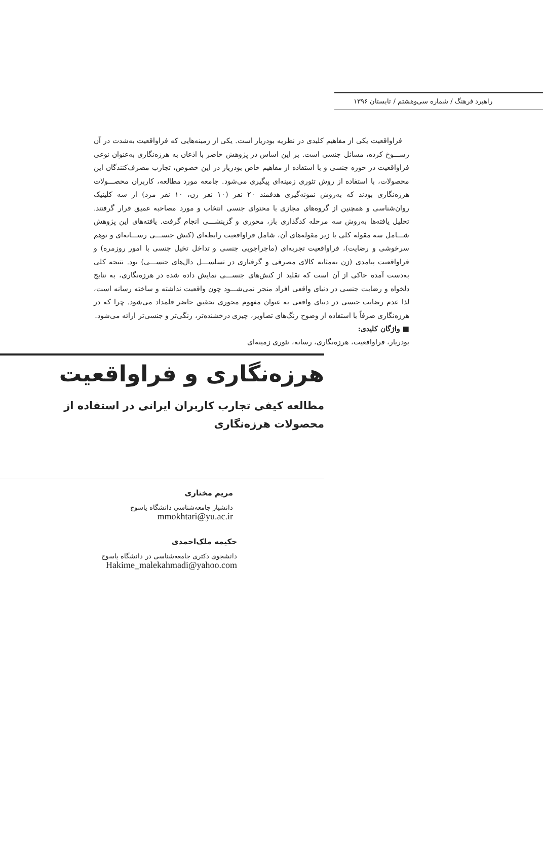راهبرد فرهنگ / شماره سی‌وهشتم / تابستان ۱۳۹۶
فراواقعیت یکی از مفاهیم کلیدی در نظریه بودریار است. یکی از زمینه‌هایی که فراواقعیت به‌شدت در آن رســـوخ کرده، مسائل جنسی است. بر این اساس در پژوهش حاضر با اذعان به هرزه‌نگاری به‌عنوان نوعی فراواقعیت در حوزه جنسی و با استفاده از مفاهیم خاص بودریار در این خصوص، تجارب مصرف‌کنندگان این محصولات، با استفاده از روش تئوری زمینه‌ای پیگیری می‌شود. جامعه مورد مطالعه، کاربران محصـــولات هرزه‌نگاری بودند که به‌روش نمونه‌گیری هدفمند ۲۰ نفر (۱۰ نفر زن، ۱۰ نفر مرد) از سه کلینیک روان‌شناسی و همچنین از گروه‌های مجازی با محتوای جنسی انتخاب و مورد مصاحبه عمیق قرار گرفتند. تحلیل یافته‌ها به‌روش سه مرحله کدگذاری باز، محوری و گزینشـــی انجام گرفت. یافته‌های این پژوهش شـــامل سه مقوله کلی با زیر مقوله‌های آن، شامل فراواقعیت رابطه‌ای (کنش جنســـی رســـانه‌ای و توهم سرخوشی و رضایت)، فراواقعیت تجربه‌ای (ماجراجویی جنسی و تداخل تخیل جنسی با امور روزمره) و فراواقعیت پیامدی (زن به‌مثابه کالای مصرفی و گرفتاری در تسلســـل دال‌های جنســـی) بود. نتیجه کلی به‌دست آمده حاکی از آن است که تقلید از کنش‌های جنســـی نمایش داده شده در هرزه‌نگاری، به نتایج دلخواه و رضایت جنسی در دنیای واقعی افراد منجر نمی‌شـــود چون واقعیت نداشته و ساخته رسانه است، لذا عدم رضایت جنسی در دنیای واقعی به عنوان مفهوم محوری تحقیق حاضر قلمداد می‌شود. چرا که در هرزه‌نگاری صرفاً با استفاده از وضوح رنگ‌های تصاویر، چیزی درخشنده‌تر، رنگی‌تر و جنسی‌تر ارائه می‌شود.
■ واژگان کلیدی:
بودریار، فراواقعیت، هرزه‌نگاری، رسانه، تئوری زمینه‌ای
هرزه‌نگاری و فراواقعیت
مطالعه کیفی تجارب کاربران ایرانی در استفاده از
محصولات هرزه‌نگاری
مریم مختاری
دانشیار جامعه‌شناسی دانشگاه یاسوج
mmokhtari@yu.ac.ir
حکیمه ملک‌احمدی
دانشجوی دکتری جامعه‌شناسی در دانشگاه یاسوج
Hakime_malekahmadi@yahoo.com